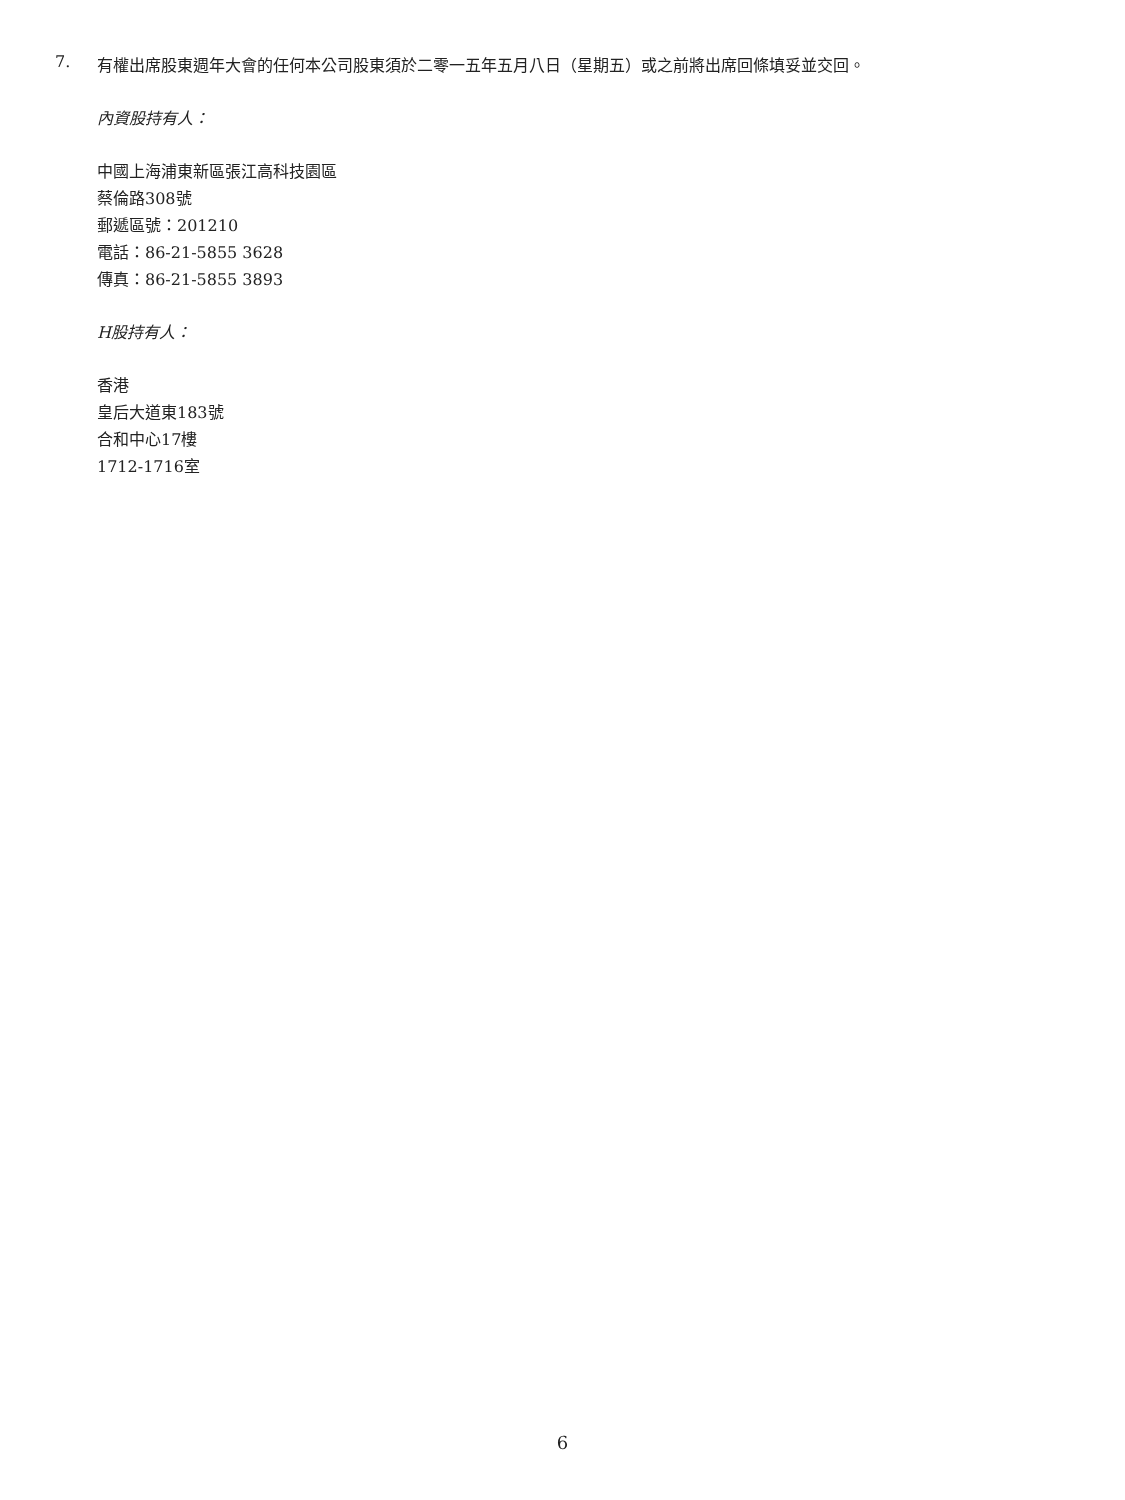7.
有權出席股東週年大會的任何本公司股東須於二零一五年五月八日（星期五）或之前將出席回條填妥並交回。
內資股持有人：
中國上海浦東新區張江高科技園區
蔡倫路308號
郵遞區號：201210
電話：86-21-5855 3628
傳真：86-21-5855 3893
H股持有人：
香港
皇后大道東183號
合和中心17樓
1712-1716室
6